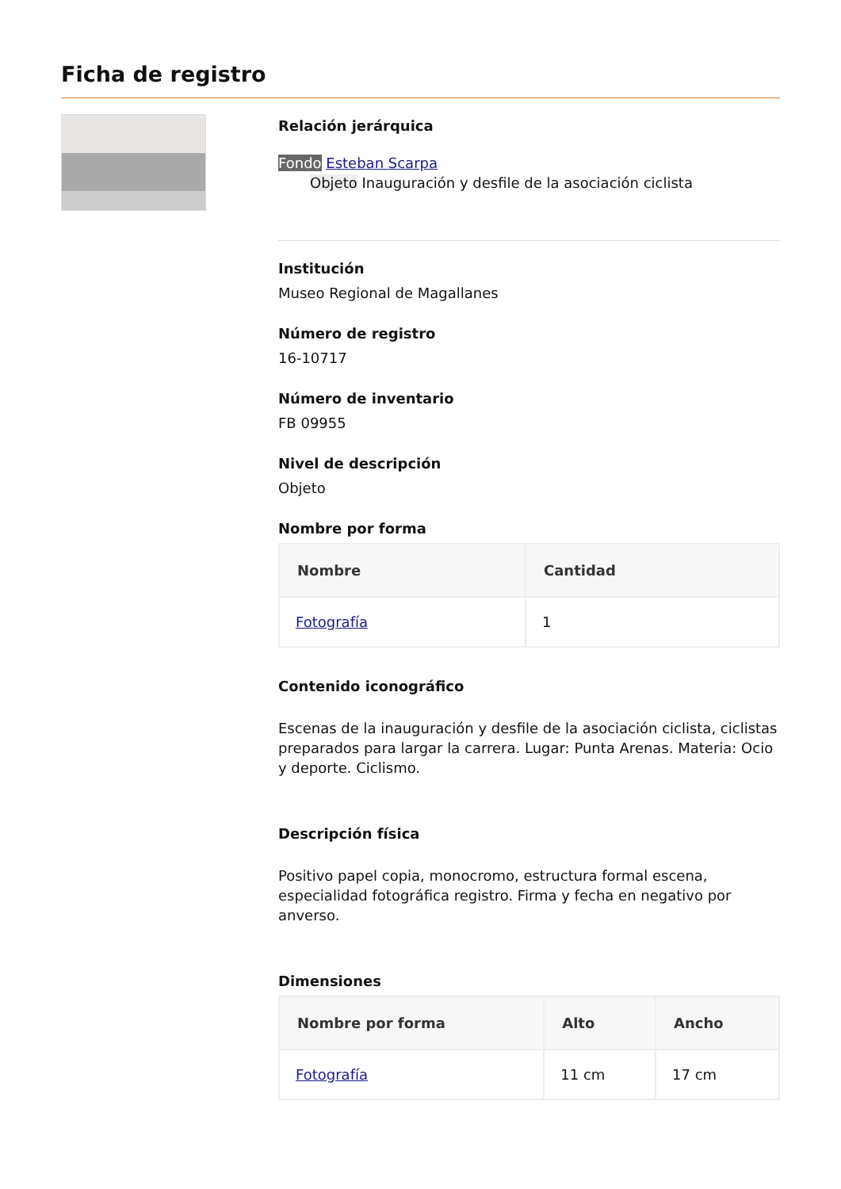Ficha de registro
Relación jerárquica
Fondo Esteban Scarpa
Objeto Inauguración y desfile de la asociación ciclista
Institución
Museo Regional de Magallanes
Número de registro
16-10717
Número de inventario
FB 09955
Nivel de descripción
Objeto
Nombre por forma
| Nombre | Cantidad |
| --- | --- |
| Fotografía | 1 |
Contenido iconográfico
Escenas de la inauguración y desfile de la asociación ciclista, ciclistas preparados para largar la carrera. Lugar: Punta Arenas. Materia: Ocio y deporte. Ciclismo.
Descripción física
Positivo papel copia, monocromo, estructura formal escena, especialidad fotográfica registro. Firma y fecha en negativo por anverso.
Dimensiones
| Nombre por forma | Alto | Ancho |
| --- | --- | --- |
| Fotografía | 11 cm | 17 cm |